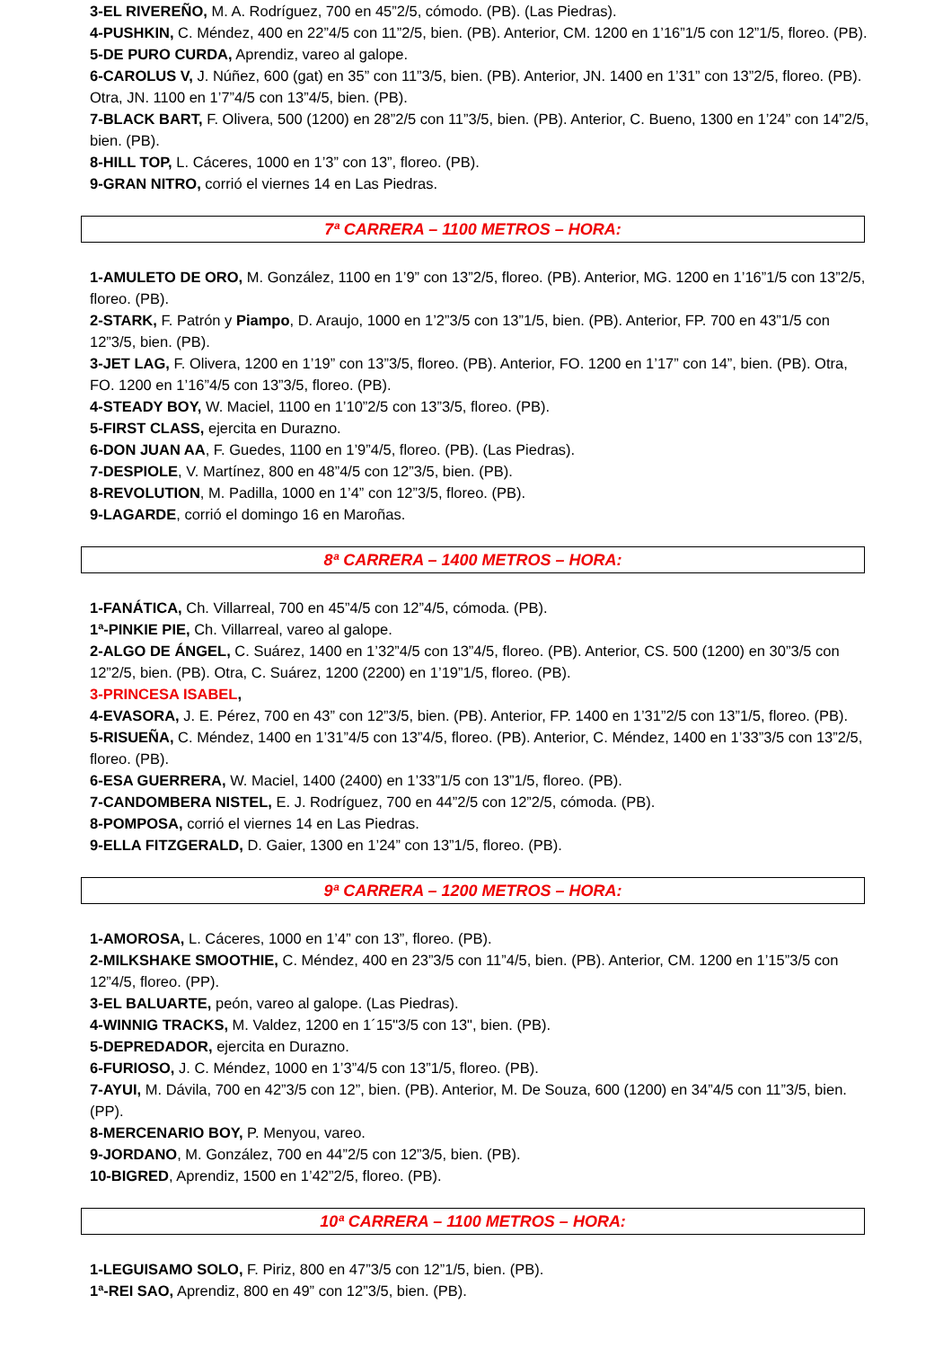3-EL RIVEREÑO, M. A. Rodríguez, 700 en 45”2/5, cómodo. (PB). (Las Piedras).
4-PUSHKIN, C. Méndez, 400 en 22”4/5 con 11”2/5, bien. (PB). Anterior, CM. 1200 en 1’16”1/5 con 12”1/5, floreo. (PB).
5-DE PURO CURDA, Aprendiz, vareo al galope.
6-CAROLUS V, J. Núñez, 600 (gat) en 35” con 11”3/5, bien. (PB). Anterior, JN. 1400 en 1’31” con 13”2/5, floreo. (PB). Otra, JN. 1100 en 1’7”4/5 con 13”4/5, bien. (PB).
7-BLACK BART, F. Olivera, 500 (1200) en 28”2/5 con 11”3/5, bien. (PB). Anterior, C. Bueno, 1300 en 1’24” con 14”2/5, bien. (PB).
8-HILL TOP, L. Cáceres, 1000 en 1’3” con 13”, floreo. (PB).
9-GRAN NITRO, corrió el viernes 14 en Las Piedras.
7ª CARRERA – 1100 METROS – HORA:
1-AMULETO DE ORO, M. González, 1100 en 1’9” con 13”2/5, floreo. (PB). Anterior, MG. 1200 en 1’16”1/5 con 13”2/5, floreo. (PB).
2-STARK, F. Patrón y Piampo, D. Araujo, 1000 en 1’2”3/5 con 13”1/5, bien. (PB). Anterior, FP. 700 en 43”1/5 con 12”3/5, bien. (PB).
3-JET LAG, F. Olivera, 1200 en 1’19” con 13”3/5, floreo. (PB). Anterior, FO. 1200 en 1’17” con 14”, bien. (PB). Otra, FO. 1200 en 1’16”4/5 con 13”3/5, floreo. (PB).
4-STEADY BOY, W. Maciel, 1100 en 1’10”2/5 con 13”3/5, floreo. (PB).
5-FIRST CLASS, ejercita en Durazno.
6-DON JUAN AA, F. Guedes, 1100 en 1’9”4/5, floreo. (PB). (Las Piedras).
7-DESPIOLE, V. Martínez, 800 en 48”4/5 con 12”3/5, bien. (PB).
8-REVOLUTION, M. Padilla, 1000 en 1’4” con 12”3/5, floreo. (PB).
9-LAGARDE, corrió el domingo 16 en Maroñas.
8ª CARRERA – 1400 METROS – HORA:
1-FANÁTICA, Ch. Villarreal, 700 en 45”4/5 con 12”4/5, cómoda. (PB).
1ª-PINKIE PIE, Ch. Villarreal, vareo al galope.
2-ALGO DE ÁNGEL, C. Suárez, 1400 en 1’32”4/5 con 13”4/5, floreo. (PB). Anterior, CS. 500 (1200) en 30”3/5 con 12”2/5, bien. (PB). Otra, C. Suárez, 1200 (2200) en 1’19”1/5, floreo. (PB).
3-PRINCESA ISABEL,
4-EVASORA, J. E. Pérez, 700 en 43” con 12”3/5, bien. (PB). Anterior, FP. 1400 en 1’31”2/5 con 13”1/5, floreo. (PB).
5-RISUEÑA, C. Méndez, 1400 en 1’31”4/5 con 13”4/5, floreo. (PB). Anterior, C. Méndez, 1400 en 1’33”3/5 con 13”2/5, floreo. (PB).
6-ESA GUERRERA, W. Maciel, 1400 (2400) en 1’33”1/5 con 13”1/5, floreo. (PB).
7-CANDOMBERA NISTEL, E. J. Rodríguez, 700 en 44”2/5 con 12”2/5, cómoda. (PB).
8-POMPOSA, corrió el viernes 14 en Las Piedras.
9-ELLA FITZGERALD, D. Gaier, 1300 en 1’24” con 13”1/5, floreo. (PB).
9ª CARRERA – 1200 METROS – HORA:
1-AMOROSA, L. Cáceres, 1000 en 1’4” con 13”, floreo. (PB).
2-MILKSHAKE SMOOTHIE, C. Méndez, 400 en 23”3/5 con 11”4/5, bien. (PB). Anterior, CM. 1200 en 1’15”3/5 con 12”4/5, floreo. (PP).
3-EL BALUARTE, peón, vareo al galope. (Las Piedras).
4-WINNIG TRACKS, M. Valdez, 1200 en 1´15"3/5 con 13", bien. (PB).
5-DEPREDADOR, ejercita en Durazno.
6-FURIOSO, J. C. Méndez, 1000 en 1’3”4/5 con 13”1/5, floreo. (PB).
7-AYUI, M. Dávila, 700 en 42”3/5 con 12”, bien. (PB). Anterior, M. De Souza, 600 (1200) en 34”4/5 con 11”3/5, bien. (PP).
8-MERCENARIO BOY, P. Menyou, vareo.
9-JORDANO, M. González, 700 en 44”2/5 con 12”3/5, bien. (PB).
10-BIGRED, Aprendiz, 1500 en 1’42”2/5, floreo. (PB).
10ª CARRERA – 1100 METROS – HORA:
1-LEGUISAMO SOLO, F. Piriz, 800 en 47”3/5 con 12”1/5, bien. (PB).
1ª-REI SAO, Aprendiz, 800 en 49” con 12”3/5, bien. (PB).